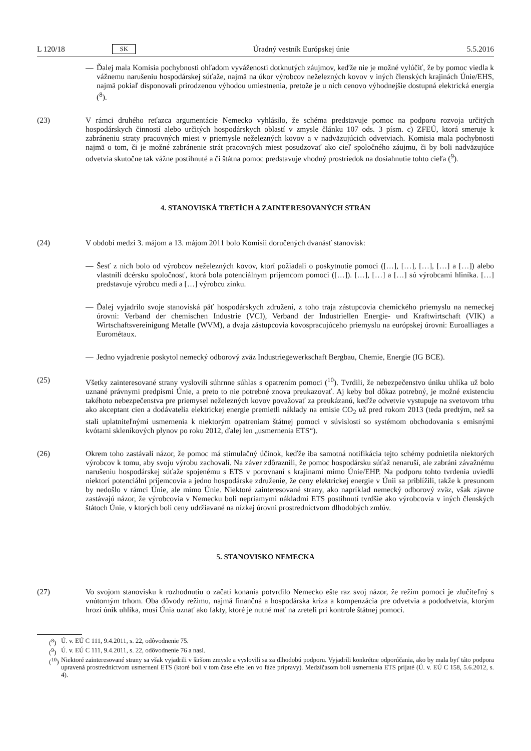L 120/18 SK Úradný vestník Európskej únie 5.5.2016
— Ďalej mala Komisia pochybnosti ohľadom vyváženosti dotknutých záujmov, keďže nie je možné vylúčiť, že by pomoc viedla k vážnemu narušeniu hospodárskej súťaže, najmä na úkor výrobcov neželezných kovov v iných členských krajinách Únie/EHS, najmä pokiaľ disponovali prirodzenou výhodou umiestnenia, pretože je u nich cenovo výhodnejšie dostupná elektrická energia (<sup>8</sup>).
(23) V rámci druhého reťazca argumentácie Nemecko vyhlásilo, že schéma predstavuje pomoc na podporu rozvoja určitých hospodárskych činností alebo určitých hospodárskych oblastí v zmysle článku 107 ods. 3 písm. c) ZFEÚ, ktorá smeruje k zabráneniu straty pracovných miest v priemysle neželezných kovov a v nadväzujúcich odvetviach. Komisia mala pochybnosti najmä o tom, či je možné zabránenie strát pracovných miest posudzovať ako cieľ spoločného záujmu, či by boli nadväzujúce odvetvia skutočne tak vážne postihnuté a či štátna pomoc predstavuje vhodný prostriedok na dosiahnutie tohto cieľa (<sup>9</sup>).
4. STANOVISKÁ TRETÍCH A ZAINTERESOVANÝCH STRÁN
(24) V období medzi 3. májom a 13. májom 2011 bolo Komisii doručených dvanásť stanovísk:
— Šesť z nich bolo od výrobcov neželezných kovov, ktorí požiadali o poskytnutie pomoci ([…], […], […], […] a […]) alebo vlastnili dcérsku spoločnosť, ktorá bola potenciálnym príjemcom pomoci ([…]). […], […] a […] sú výrobcami hliníka. […] predstavuje výrobcu medi a […] výrobcu zinku.
— Ďalej vyjadrilo svoje stanoviská päť hospodárskych združení, z toho traja zástupcovia chemického priemyslu na nemeckej úrovni: Verband der chemischen Industrie (VCI), Verband der Industriellen Energie- und Kraftwirtschaft (VIK) a Wirtschaftsvereinigung Metalle (WVM), a dvaja zástupcovia kovospracujúceho priemyslu na európskej úrovni: Euroalliages a Eurométaux.
— Jedno vyjadrenie poskytol nemecký odborový zväz Industriegewerkschaft Bergbau, Chemie, Energie (IG BCE).
(25) Všetky zainteresované strany vyslovili súhrnne súhlas s opatrením pomoci (<sup>10</sup>). Tvrdili, že nebezpečenstvo úniku uhlíka už bolo uznané právnymi predpismi Únie, a preto to nie potrebné znova preukazovať. Aj keby bol dôkaz potrebný, je možné existenciu takéhoto nebezpečenstva pre priemysel neželezných kovov považovať za preukázanú, keďže odvetvie vystupuje na svetovom trhu ako akceptant cien a dodávatelia elektrickej energie premietli náklady na emisie CO<sub>2</sub> už pred rokom 2013 (teda predtým, než sa stali uplatniteľnými usmernenia k niektorým opatreniam štátnej pomoci v súvislosti so systémom obchodovania s emisnými kvótami skleníkových plynov po roku 2012, ďalej len „usmernenia ETS“).
(26) Okrem toho zastávali názor, že pomoc má stimulačný účinok, keďže iba samotná notifikácia tejto schémy podnietila niektorých výrobcov k tomu, aby svoju výrobu zachovali. Na záver zdôraznili, že pomoc hospodársku súťaž nenaruší, ale zabráni závažnému narušeniu hospodárskej súťaže spojenému s ETS v porovnaní s krajinami mimo Únie/EHP. Na podporu tohto tvrdenia uviedli niektorí potenciálni príjemcovia a jedno hospodárske združenie, že ceny elektrickej energie v Únii sa priblížili, takže k presunom by nedošlo v rámci Únie, ale mimo Únie. Niektoré zainteresované strany, ako napríklad nemecký odborový zväz, však zjavne zastávajú názor, že výrobcovia v Nemecku boli nepriamymi nákladmi ETS postihnutí tvrdšie ako výrobcovia v iných členských štátoch Únie, v ktorých boli ceny udržiavané na nízkej úrovni prostredníctvom dlhodobých zmlúv.
5. STANOVISKO NEMECKA
(27) Vo svojom stanovisku k rozhodnutiu o začatí konania potvrdilo Nemecko ešte raz svoj názor, že režim pomoci je zlučiteľný s vnútorným trhom. Oba dôvody režimu, najmä finančná a hospodárska kríza a kompenzácia pre odvetvia a pododvetvia, ktorým hrozí únik uhlíka, musí Únia uznať ako fakty, ktoré je nutné mať na zreteli pri kontrole štátnej pomoci.
(<sup>8</sup>) Ú. v. EÚ C 111, 9.4.2011, s. 22, odôvodnenie 75.
(<sup>9</sup>) Ú. v. EÚ C 111, 9.4.2011, s. 22, odôvodnenie 76 a nasl.
(<sup>10</sup>)
Niektoré zainteresované strany sa však vyjadrili v širšom zmysle a vyslovili sa za dlhodobú podporu. Vyjadrili konkrétne odporúčania, ako by mala byť táto podpora upravená prostredníctvom usmernení ETS (ktoré boli v tom čase ešte len vo fáze prípravy). Medzičasom boli usmernenia ETS prijaté (Ú. v. EÚ C 158, 5.6.2012, s. 4).